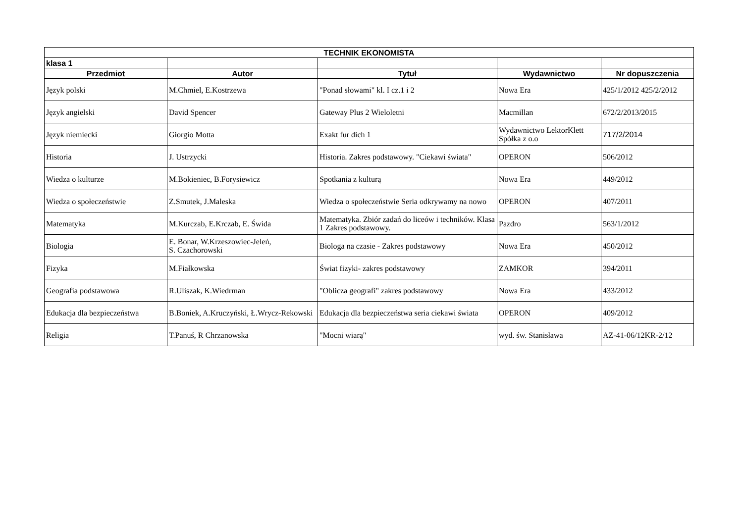| TECHNIK EKONOMISTA | | | | |
| --- | --- | --- | --- | --- |
| klasa 1 | | | | |
| Przedmiot | Autor | Tytuł | Wydawnictwo | Nr dopuszczenia |
| Język polski | M.Chmiel, E.Kostrzewa | "Ponad słowami" kl. I cz.1 i 2 | Nowa Era | 425/1/2012 425/2/2012 |
| Język angielski | David Spencer | Gateway Plus 2 Wieloletni | Macmillan | 672/2/2013/2015 |
| Język niemiecki | Giorgio Motta | Exakt fur dich 1 | Wydawnictwo LektorKlett Spółka z o.o | 717/2/2014 |
| Historia | J. Ustrzycki | Historia. Zakres podstawowy. "Ciekawi świata" | OPERON | 506/2012 |
| Wiedza o kulturze | M.Bokieniec, B.Forysiewicz | Spotkania z kulturą | Nowa Era | 449/2012 |
| Wiedza o społeczeństwie | Z.Smutek, J.Maleska | Wiedza o społeczeństwie Seria odkrywamy na nowo | OPERON | 407/2011 |
| Matematyka | M.Kurczab, E.Krczab, E. Świda | Matematyka. Zbiór zadań do liceów i techników. Klasa 1 Zakres podstawowy. | Pazdro | 563/1/2012 |
| Biologia | E. Bonar, W.Krzeszowiec-Jeleń, S. Czachorowski | Biologa na czasie - Zakres podstawowy | Nowa Era | 450/2012 |
| Fizyka | M.Fiałkowska | Świat fizyki- zakres podstawowy | ZAMKOR | 394/2011 |
| Geografia podstawowa | R.Uliszak, K.Wiedrman | "Oblicza geografi" zakres podstawowy | Nowa Era | 433/2012 |
| Edukacja dla bezpieczeństwa | B.Boniek, A.Kruczyński, Ł.Wrycz-Rekowski | Edukacja dla bezpieczeństwa seria ciekawi świata | OPERON | 409/2012 |
| Religia | T.Panuś, R Chrzanowska | "Mocni wiarą" | wyd. św. Stanisława | AZ-41-06/12KR-2/12 |